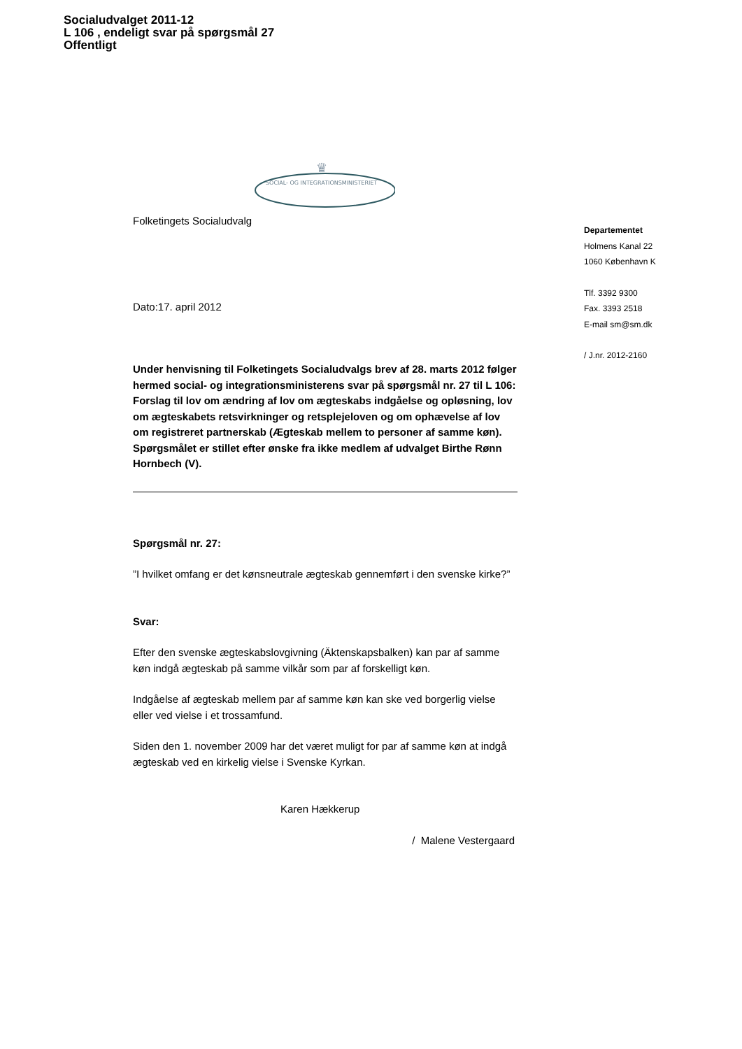Socialudvalget 2011-12
L 106 , endeligt svar på spørgsmål 27
Offentligt
♛
SOCIAL- OG INTEGRATIONSMINISTERIET
Folketingets Socialudvalg
Dato:17. april 2012
Under henvisning til Folketingets Socialudvalgs brev af 28. marts 2012 følger hermed social- og integrationsministerens svar på spørgsmål nr. 27 til L 106: Forslag til lov om ændring af lov om ægteskabs indgåelse og opløsning, lov om ægteskabets retsvirkninger og retsplejeloven og om ophævelse af lov om registreret partnerskab (Ægteskab mellem to personer af samme køn).
Spørgsmålet er stillet efter ønske fra ikke medlem af udvalget Birthe Rønn Hornbech (V).
Spørgsmål nr. 27:
”I hvilket omfang er det kønsneutrale ægteskab gennemført i den svenske kirke?”
Svar:
Efter den svenske ægteskabslovgivning (Äktenskapsbalken) kan par af samme køn indgå ægteskab på samme vilkår som par af forskelligt køn.
Indgåelse af ægteskab mellem par af samme køn kan ske ved borgerlig vielse eller ved vielse i et trossamfund.
Siden den 1. november 2009 har det været muligt for par af samme køn at indgå ægteskab ved en kirkelig vielse i Svenske Kyrkan.
Karen Hækkerup
/ Malene Vestergaard
Departementet
Holmens Kanal 22
1060 København K
Tlf. 3392 9300
Fax. 3393 2518
E-mail sm@sm.dk
/ J.nr. 2012-2160